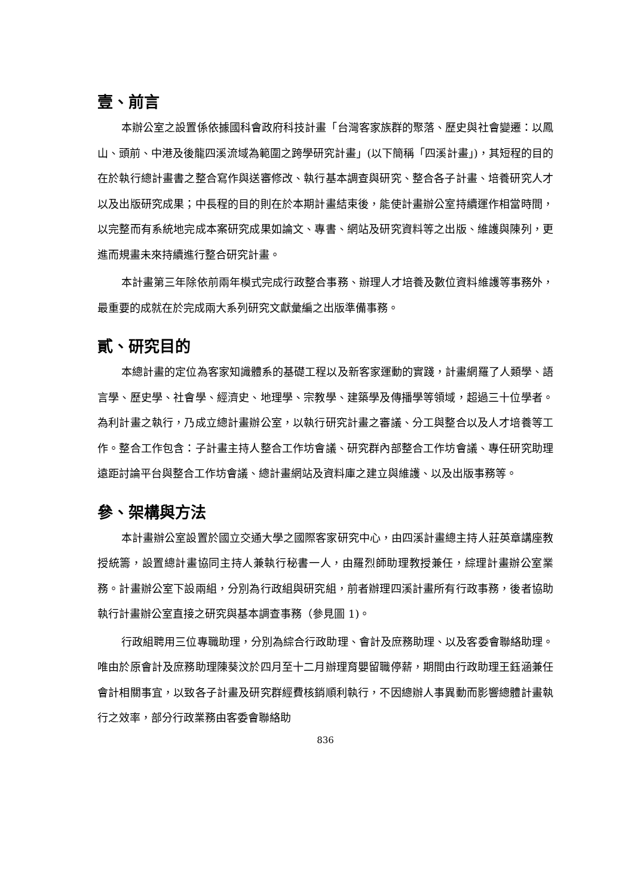壹、前言
本辦公室之設置係依據國科會政府科技計畫「台灣客家族群的聚落、歷史與社會變遷：以鳳山、頭前、中港及後龍四溪流域為範圍之跨學研究計畫」(以下簡稱「四溪計畫」)，其短程的目的在於執行總計畫書之整合寫作與送審修改、執行基本調查與研究、整合各子計畫、培養研究人才以及出版研究成果；中長程的目的則在於本期計畫結束後，能使計畫辦公室持續運作相當時間，以完整而有系統地完成本案研究成果如論文、專書、網站及研究資料等之出版、維護與陳列，更進而規畫未來持續進行整合研究計畫。
本計畫第三年除依前兩年模式完成行政整合事務、辦理人才培養及數位資料維護等事務外，最重要的成就在於完成兩大系列研究文獻彙編之出版準備事務。
貳、研究目的
本總計畫的定位為客家知識體系的基礎工程以及新客家運動的實踐，計畫網羅了人類學、語言學、歷史學、社會學、經濟史、地理學、宗教學、建築學及傳播學等領域，超過三十位學者。為利計畫之執行，乃成立總計畫辦公室，以執行研究計畫之審議、分工與整合以及人才培養等工作。整合工作包含：子計畫主持人整合工作坊會議、研究群內部整合工作坊會議、專任研究助理遠距討論平台與整合工作坊會議、總計畫網站及資料庫之建立與維護、以及出版事務等。
參、架構與方法
本計畫辦公室設置於國立交通大學之國際客家研究中心，由四溪計畫總主持人莊英章講座教授統籌，設置總計畫協同主持人兼執行秘書一人，由羅烈師助理教授兼任，綜理計畫辦公室業務。計畫辦公室下設兩組，分別為行政組與研究組，前者辦理四溪計畫所有行政事務，後者協助執行計畫辦公室直接之研究與基本調查事務（參見圖 1)。
行政組聘用三位專職助理，分別為綜合行政助理、會計及庶務助理、以及客委會聯絡助理。唯由於原會計及庶務助理陳葵汶於四月至十二月辦理育嬰留職停薪，期間由行政助理王鈺涵兼任會計相關事宜，以致各子計畫及研究群經費核銷順利執行，不因總辦人事異動而影響總體計畫執行之效率，部分行政業務由客委會聯絡助
836